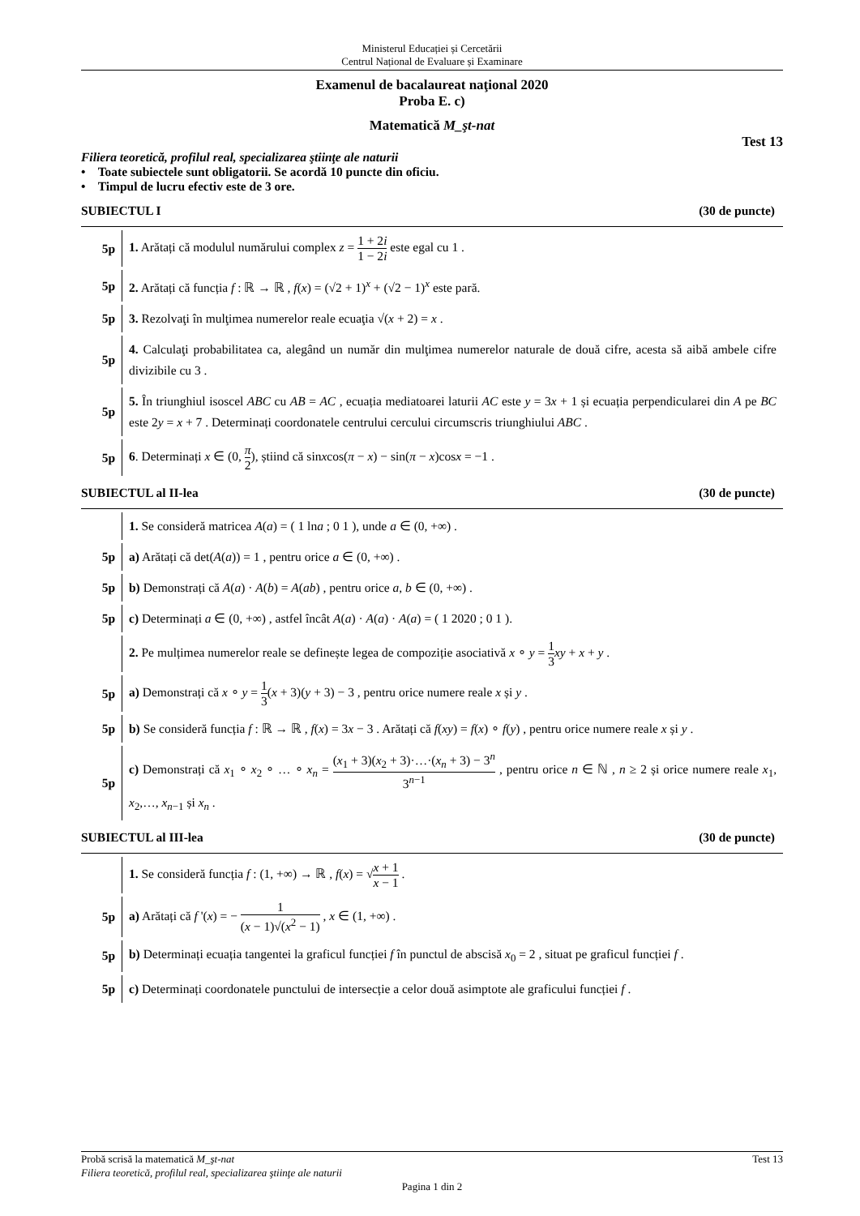Ministerul Educației și Cercetării
Centrul Național de Evaluare și Examinare
Examenul de bacalaureat naţional 2020
Proba E. c)
Matematică M_şt-nat
Test 13
Filiera teoretică, profilul real, specializarea ştiinţe ale naturii
• Toate subiectele sunt obligatorii. Se acordă 10 puncte din oficiu.
• Timpul de lucru efectiv este de 3 ore.
SUBIECTUL I (30 de puncte)
5p
1. Arătați că modulul numărului complex z = 1 + 2i 1 − 2i este egal cu 1 .
5p
2. Arătați că funcția f : ℝ → ℝ , f(x) = (√2 + 1)<sup>x</sup> + (√2 − 1)<sup>x</sup> este pară.
5p
3. Rezolvaţi în mulţimea numerelor reale ecuaţia √(x + 2) = x .
5p
4. Calculaţi probabilitatea ca, alegând un număr din mulţimea numerelor naturale de două cifre, acesta să aibă ambele cifre divizibile cu 3 .
5p
5. În triunghiul isoscel ABC cu AB = AC , ecuația mediatoarei laturii AC este y = 3x + 1 și ecuația perpendicularei din A pe BC este 2y = x + 7 . Determinați coordonatele centrului cercului circumscris triunghiului ABC .
5p
6. Determinați x ∈ (0, π 2), știind că sinxcos(π − x) − sin(π − x)cosx = −1 .
SUBIECTUL al II-lea (30 de puncte)
1. Se consideră matricea A(a) = ( 1 lna ; 0 1 ), unde a ∈ (0, +∞) .
5p
a) Arătați că det(A(a)) = 1 , pentru orice a ∈ (0, +∞) .
5p
b) Demonstrați că A(a) · A(b) = A(ab) , pentru orice a, b ∈ (0, +∞) .
5p
c) Determinați a ∈ (0, +∞) , astfel încât A(a) · A(a) · A(a) = ( 1 2020 ; 0 1 ).
2. Pe mulțimea numerelor reale se definește legea de compoziție asociativă x ∘ y = 1 3 xy + x + y .
5p
a) Demonstrați că x ∘ y = 1 3(x + 3)(y + 3) − 3 , pentru orice numere reale x și y .
5p
b) Se consideră funcția f : ℝ → ℝ , f(x) = 3x − 3 . Arătați că f(xy) = f(x) ∘ f(y) , pentru orice numere reale x și y .
5p
c) Demonstrați că x<sub>1</sub> ∘ x<sub>2</sub> ∘ … ∘ x<sub>n</sub> = (x<sub>1</sub> + 3)(x<sub>2</sub> + 3)·…·(x<sub>n</sub> + 3) − 3<sup>n</sup> 3<sup>n−1</sup> , pentru orice n ∈ ℕ , n ≥ 2 și orice numere reale x<sub>1</sub>, x<sub>2</sub>,…, x<sub>n−1</sub> și x<sub>n</sub> .
SUBIECTUL al III-lea (30 de puncte)
1. Se consideră funcția f : (1, +∞) → ℝ , f(x) = √x + 1 x − 1 .
5p
a) Arătați că f '(x) = − 1 (x − 1)√(x<sup>2</sup> − 1) , x ∈ (1, +∞) .
5p
b) Determinați ecuația tangentei la graficul funcției f în punctul de abscisă x<sub>0</sub> = 2 , situat pe graficul funcției f .
5p
c) Determinați coordonatele punctului de intersecție a celor două asimptote ale graficului funcției f .
Probă scrisă la matematică M_şt-nat Test 13
Filiera teoretică, profilul real, specializarea ştiinţe ale naturii
Pagina 1 din 2